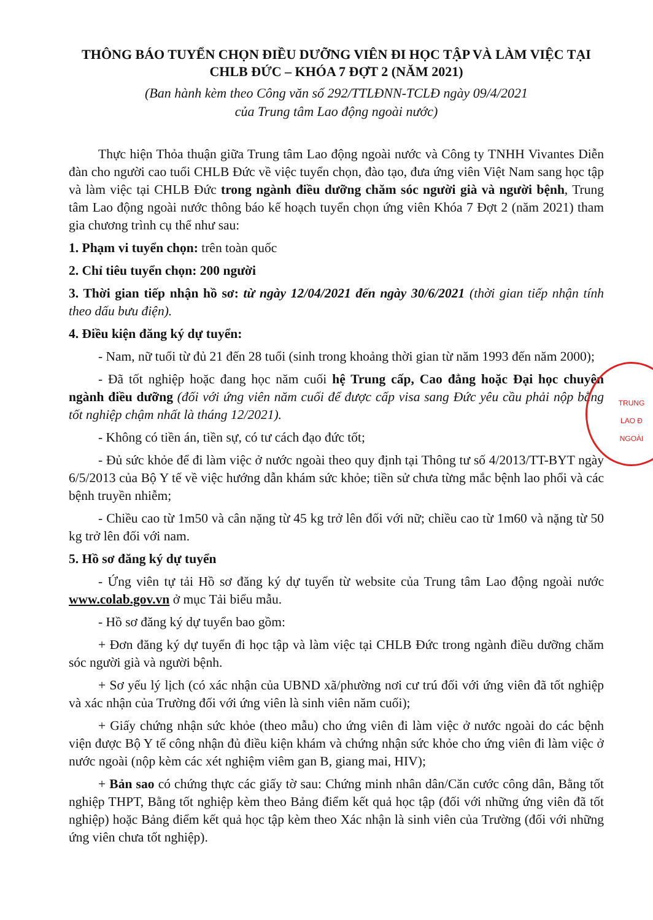THÔNG BÁO TUYỂN CHỌN ĐIỀU DƯỠNG VIÊN ĐI HỌC TẬP VÀ LÀM VIỆC TẠI CHLB ĐỨC – KHÓA 7 ĐỢT 2 (NĂM 2021)
(Ban hành kèm theo Công văn số 292/TTLĐNN-TCLĐ ngày 09/4/2021
của Trung tâm Lao động ngoài nước)
Thực hiện Thỏa thuận giữa Trung tâm Lao động ngoài nước và Công ty TNHH Vivantes Diễn đàn cho người cao tuổi CHLB Đức về việc tuyển chọn, đào tạo, đưa ứng viên Việt Nam sang học tập và làm việc tại CHLB Đức trong ngành điều dưỡng chăm sóc người già và người bệnh, Trung tâm Lao động ngoài nước thông báo kế hoạch tuyển chọn ứng viên Khóa 7 Đợt 2 (năm 2021) tham gia chương trình cụ thể như sau:
1. Phạm vi tuyển chọn: trên toàn quốc
2. Chỉ tiêu tuyển chọn: 200 người
3. Thời gian tiếp nhận hồ sơ: từ ngày 12/04/2021 đến ngày 30/6/2021 (thời gian tiếp nhận tính theo dấu bưu điện).
4. Điều kiện đăng ký dự tuyển:
- Nam, nữ tuổi từ đủ 21 đến 28 tuổi (sinh trong khoảng thời gian từ năm 1993 đến năm 2000);
- Đã tốt nghiệp hoặc đang học năm cuối hệ Trung cấp, Cao đẳng hoặc Đại học chuyên ngành điều dưỡng (đối với ứng viên năm cuối để được cấp visa sang Đức yêu cầu phải nộp bằng tốt nghiệp chậm nhất là tháng 12/2021).
- Không có tiền án, tiền sự, có tư cách đạo đức tốt;
- Đủ sức khỏe để đi làm việc ở nước ngoài theo quy định tại Thông tư số 4/2013/TT-BYT ngày 6/5/2013 của Bộ Y tế về việc hướng dẫn khám sức khỏe; tiền sử chưa từng mắc bệnh lao phổi và các bệnh truyền nhiễm;
- Chiều cao từ 1m50 và cân nặng từ 45 kg trở lên đối với nữ; chiều cao từ 1m60 và nặng từ 50 kg trở lên đối với nam.
5. Hồ sơ đăng ký dự tuyển
- Ứng viên tự tải Hồ sơ đăng ký dự tuyển từ website của Trung tâm Lao động ngoài nước www.colab.gov.vn ở mục Tải biểu mẫu.
- Hồ sơ đăng ký dự tuyển bao gồm:
+ Đơn đăng ký dự tuyển đi học tập và làm việc tại CHLB Đức trong ngành điều dưỡng chăm sóc người già và người bệnh.
+ Sơ yếu lý lịch (có xác nhận của UBND xã/phường nơi cư trú đối với ứng viên đã tốt nghiệp và xác nhận của Trường đối với ứng viên là sinh viên năm cuối);
+ Giấy chứng nhận sức khỏe (theo mẫu) cho ứng viên đi làm việc ở nước ngoài do các bệnh viện được Bộ Y tế công nhận đủ điều kiện khám và chứng nhận sức khỏe cho ứng viên đi làm việc ở nước ngoài (nộp kèm các xét nghiệm viêm gan B, giang mai, HIV);
+ Bản sao có chứng thực các giấy tờ sau: Chứng minh nhân dân/Căn cước công dân, Bằng tốt nghiệp THPT, Bằng tốt nghiệp kèm theo Bảng điểm kết quả học tập (đối với những ứng viên đã tốt nghiệp) hoặc Bảng điểm kết quả học tập kèm theo Xác nhận là sinh viên của Trường (đối với những ứng viên chưa tốt nghiệp).
TRUNG
LAO Đ
NGOÀI